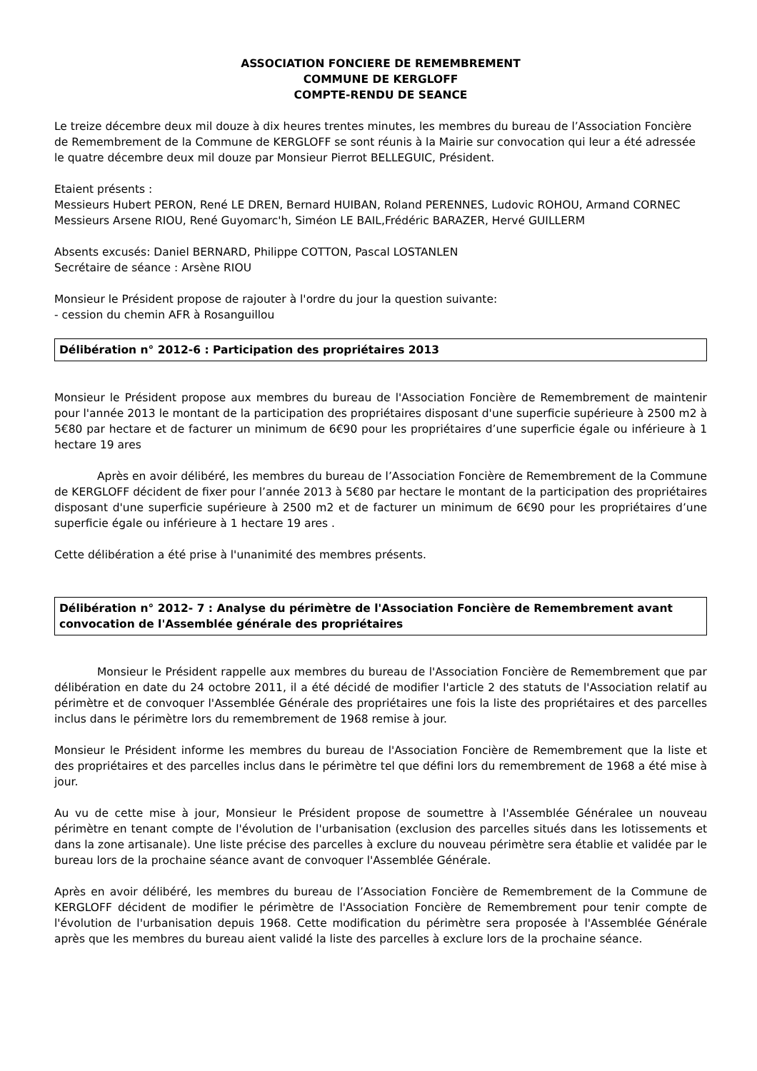ASSOCIATION FONCIERE DE REMEMBREMENT
COMMUNE DE KERGLOFF
COMPTE-RENDU DE SEANCE
Le treize décembre deux mil douze à dix heures trentes minutes, les membres du bureau de l’Association Foncière de Remembrement de la Commune de KERGLOFF se sont réunis à la Mairie sur convocation qui leur a été adressée le quatre décembre deux mil douze par Monsieur Pierrot BELLEGUIC, Président.
Etaient présents :
Messieurs Hubert PERON, René LE DREN, Bernard HUIBAN, Roland PERENNES, Ludovic ROHOU, Armand CORNEC
Messieurs Arsene RIOU, René Guyomarc'h, Siméon LE BAIL,Frédéric BARAZER, Hervé GUILLERM
Absents excusés: Daniel BERNARD, Philippe COTTON, Pascal LOSTANLEN
Secrétaire de séance : Arsène RIOU
Monsieur le Président propose de rajouter à l'ordre du jour la question suivante:
- cession du chemin AFR à Rosanguillou
Délibération n° 2012-6 : Participation des propriétaires 2013
Monsieur le Président propose aux membres du bureau de l'Association Foncière de Remembrement de maintenir pour l'année 2013 le montant de la participation des propriétaires disposant d'une superficie supérieure à 2500 m2 à 5€80 par hectare et de facturer un minimum de 6€90 pour les propriétaires d’une superficie égale ou inférieure à 1 hectare 19 ares
Après en avoir délibéré, les membres du bureau de l’Association Foncière de Remembrement de la Commune de KERGLOFF décident de fixer pour l’année 2013 à 5€80 par hectare le montant de la participation des propriétaires disposant d'une superficie supérieure à 2500 m2 et de facturer un minimum de 6€90 pour les propriétaires d’une superficie égale ou inférieure à 1 hectare 19 ares .
Cette délibération a été prise à l'unanimité des membres présents.
Délibération n° 2012- 7 : Analyse du périmètre de l'Association Foncière de Remembrement avant convocation de l'Assemblée générale des propriétaires
Monsieur le Président rappelle aux membres du bureau de l'Association Foncière de Remembrement que par délibération en date du 24 octobre 2011, il a été décidé de modifier l'article 2 des statuts de l'Association relatif au périmètre et de convoquer l'Assemblée Générale des propriétaires une fois la liste des propriétaires et des parcelles inclus dans le périmètre lors du remembrement de 1968 remise à jour.
Monsieur le Président informe les membres du bureau de l'Association Foncière de Remembrement que la liste et des propriétaires et des parcelles inclus dans le périmètre tel que défini lors du remembrement de 1968 a été mise à jour.
Au vu de cette mise à jour, Monsieur le Président propose de soumettre à l'Assemblée Généralee un nouveau périmètre en tenant compte de l'évolution de l'urbanisation (exclusion des parcelles situés dans les lotissements et dans la zone artisanale). Une liste précise des parcelles à exclure du nouveau périmètre sera établie et validée par le bureau lors de la prochaine séance avant de convoquer l'Assemblée Générale.
Après en avoir délibéré, les membres du bureau de l’Association Foncière de Remembrement de la Commune de KERGLOFF décident de modifier le périmètre de l'Association Foncière de Remembrement pour tenir compte de l'évolution de l'urbanisation depuis 1968. Cette modification du périmètre sera proposée à l'Assemblée Générale après que les membres du bureau aient validé la liste des parcelles à exclure lors de la prochaine séance.